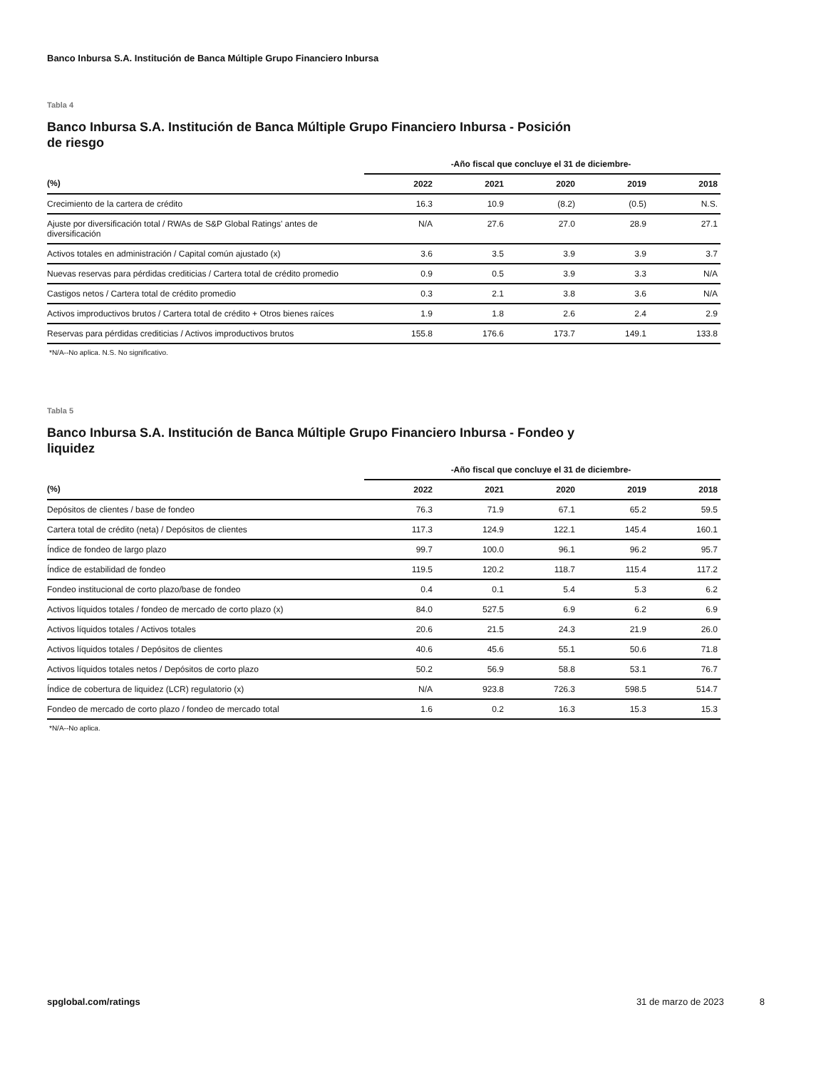Banco Inbursa S.A. Institución de Banca Múltiple Grupo Financiero Inbursa
Tabla 4
Banco Inbursa S.A. Institución de Banca Múltiple Grupo Financiero Inbursa - Posición de riesgo
| | -Año fiscal que concluye el 31 de diciembre- | | | | |
| --- | --- | --- | --- | --- | --- |
| (%) | 2022 | 2021 | 2020 | 2019 | 2018 |
| Crecimiento de la cartera de crédito | 16.3 | 10.9 | (8.2) | (0.5) | N.S. |
| Ajuste por diversificación total / RWAs de S&P Global Ratings' antes de diversificación | N/A | 27.6 | 27.0 | 28.9 | 27.1 |
| Activos totales en administración / Capital común ajustado (x) | 3.6 | 3.5 | 3.9 | 3.9 | 3.7 |
| Nuevas reservas para pérdidas crediticias / Cartera total de crédito promedio | 0.9 | 0.5 | 3.9 | 3.3 | N/A |
| Castigos netos / Cartera total de crédito promedio | 0.3 | 2.1 | 3.8 | 3.6 | N/A |
| Activos improductivos brutos / Cartera total de crédito + Otros bienes raíces | 1.9 | 1.8 | 2.6 | 2.4 | 2.9 |
| Reservas para pérdidas crediticias / Activos improductivos brutos | 155.8 | 176.6 | 173.7 | 149.1 | 133.8 |
*N/A--No aplica. N.S. No significativo.
Tabla 5
Banco Inbursa S.A. Institución de Banca Múltiple Grupo Financiero Inbursa - Fondeo y liquidez
| | -Año fiscal que concluye el 31 de diciembre- | | | | |
| --- | --- | --- | --- | --- | --- |
| (%) | 2022 | 2021 | 2020 | 2019 | 2018 |
| Depósitos de clientes / base de fondeo | 76.3 | 71.9 | 67.1 | 65.2 | 59.5 |
| Cartera total de crédito (neta) / Depósitos de clientes | 117.3 | 124.9 | 122.1 | 145.4 | 160.1 |
| Índice de fondeo de largo plazo | 99.7 | 100.0 | 96.1 | 96.2 | 95.7 |
| Índice de estabilidad de fondeo | 119.5 | 120.2 | 118.7 | 115.4 | 117.2 |
| Fondeo institucional de corto plazo/base de fondeo | 0.4 | 0.1 | 5.4 | 5.3 | 6.2 |
| Activos líquidos totales / fondeo de mercado de corto plazo (x) | 84.0 | 527.5 | 6.9 | 6.2 | 6.9 |
| Activos líquidos totales / Activos totales | 20.6 | 21.5 | 24.3 | 21.9 | 26.0 |
| Activos líquidos totales / Depósitos de clientes | 40.6 | 45.6 | 55.1 | 50.6 | 71.8 |
| Activos líquidos totales netos / Depósitos de corto plazo | 50.2 | 56.9 | 58.8 | 53.1 | 76.7 |
| Índice de cobertura de liquidez (LCR) regulatorio (x) | N/A | 923.8 | 726.3 | 598.5 | 514.7 |
| Fondeo de mercado de corto plazo / fondeo de mercado total | 1.6 | 0.2 | 16.3 | 15.3 | 15.3 |
*N/A--No aplica.
spglobal.com/ratings 31 de marzo de 2023 8